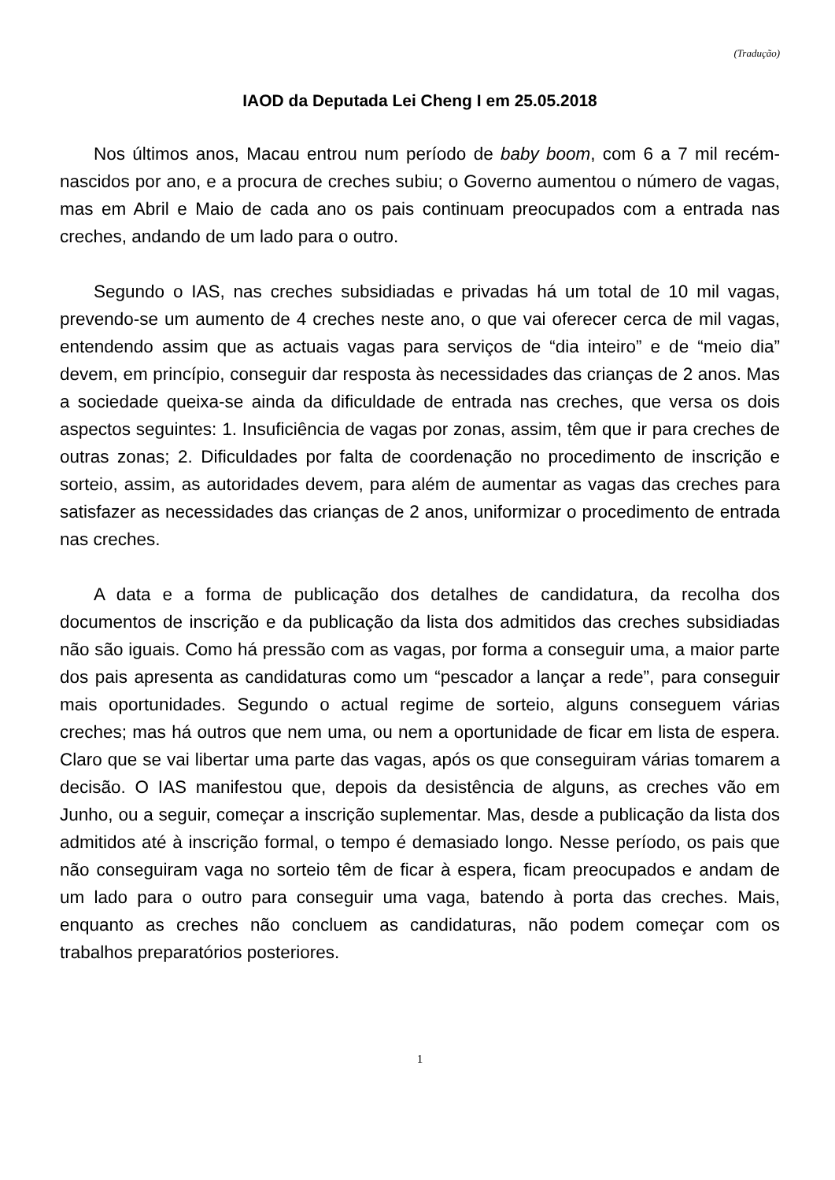(Tradução)
IAOD da Deputada Lei Cheng I em 25.05.2018
Nos últimos anos, Macau entrou num período de baby boom, com 6 a 7 mil recém-nascidos por ano, e a procura de creches subiu; o Governo aumentou o número de vagas, mas em Abril e Maio de cada ano os pais continuam preocupados com a entrada nas creches, andando de um lado para o outro.
Segundo o IAS, nas creches subsidiadas e privadas há um total de 10 mil vagas, prevendo-se um aumento de 4 creches neste ano, o que vai oferecer cerca de mil vagas, entendendo assim que as actuais vagas para serviços de “dia inteiro” e de “meio dia” devem, em princípio, conseguir dar resposta às necessidades das crianças de 2 anos. Mas a sociedade queixa-se ainda da dificuldade de entrada nas creches, que versa os dois aspectos seguintes: 1. Insuficiência de vagas por zonas, assim, têm que ir para creches de outras zonas; 2. Dificuldades por falta de coordenação no procedimento de inscrição e sorteio, assim, as autoridades devem, para além de aumentar as vagas das creches para satisfazer as necessidades das crianças de 2 anos, uniformizar o procedimento de entrada nas creches.
A data e a forma de publicação dos detalhes de candidatura, da recolha dos documentos de inscrição e da publicação da lista dos admitidos das creches subsidiadas não são iguais. Como há pressão com as vagas, por forma a conseguir uma, a maior parte dos pais apresenta as candidaturas como um “pescador a lançar a rede”, para conseguir mais oportunidades. Segundo o actual regime de sorteio, alguns conseguem várias creches; mas há outros que nem uma, ou nem a oportunidade de ficar em lista de espera. Claro que se vai libertar uma parte das vagas, após os que conseguiram várias tomarem a decisão. O IAS manifestou que, depois da desistência de alguns, as creches vão em Junho, ou a seguir, começar a inscrição suplementar. Mas, desde a publicação da lista dos admitidos até à inscrição formal, o tempo é demasiado longo. Nesse período, os pais que não conseguiram vaga no sorteio têm de ficar à espera, ficam preocupados e andam de um lado para o outro para conseguir uma vaga, batendo à porta das creches. Mais, enquanto as creches não concluem as candidaturas, não podem começar com os trabalhos preparatórios posteriores.
1